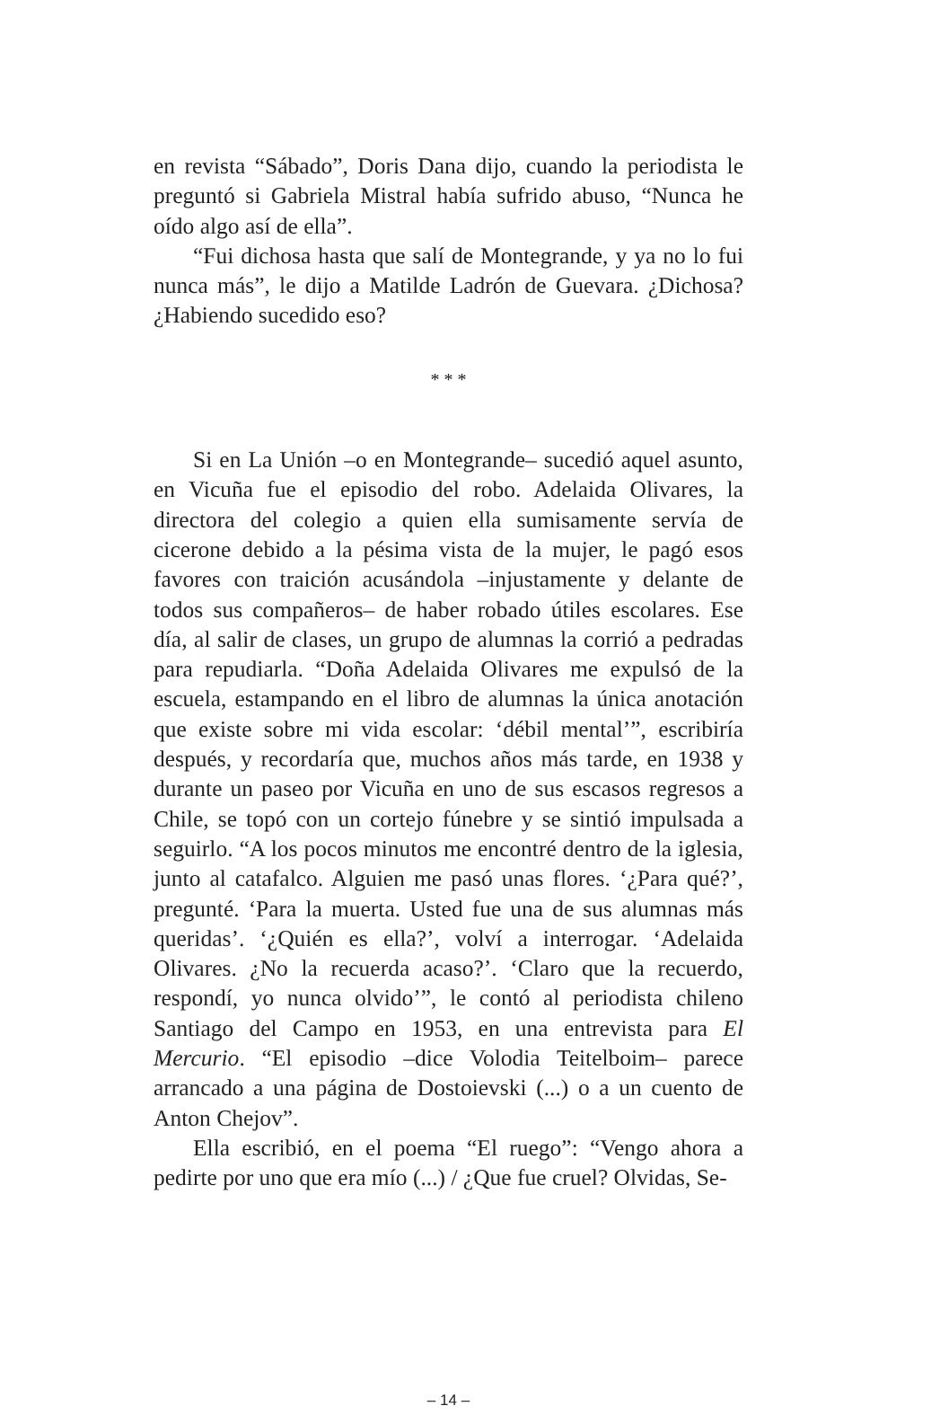en revista “Sábado”, Doris Dana dijo, cuando la periodista le preguntó si Gabriela Mistral había sufrido abuso, “Nunca he oído algo así de ella”.
“Fui dichosa hasta que salí de Montegrande, y ya no lo fui nunca más”, le dijo a Matilde Ladrón de Guevara. ¿Dichosa? ¿Habiendo sucedido eso?
* * *
Si en La Unión –o en Montegrande– sucedió aquel asunto, en Vicuña fue el episodio del robo. Adelaida Olivares, la directora del colegio a quien ella sumisamente servía de cicerone debido a la pésima vista de la mujer, le pagó esos favores con traición acusándola –injustamente y delante de todos sus compañeros– de haber robado útiles escolares. Ese día, al salir de clases, un grupo de alumnas la corrió a pedradas para repudiarla. “Doña Adelaida Olivares me expulsó de la escuela, estampando en el libro de alumnas la única anotación que existe sobre mi vida escolar: ‘débil mental’”, escribiría después, y recordaría que, muchos años más tarde, en 1938 y durante un paseo por Vicuña en uno de sus escasos regresos a Chile, se topó con un cortejo fúnebre y se sintió impulsada a seguirlo. “A los pocos minutos me encontré dentro de la iglesia, junto al catafalco. Alguien me pasó unas flores. ‘¿Para qué?’, pregunté. ‘Para la muerta. Usted fue una de sus alumnas más queridas’. ‘¿Quién es ella?’, volví a interrogar. ‘Adelaida Olivares. ¿No la recuerda acaso?’. ‘Claro que la recuerdo, respondí, yo nunca olvido’”, le contó al periodista chileno Santiago del Campo en 1953, en una entrevista para El Mercurio. “El episodio –dice Volodia Teitelboim– parece arrancado a una página de Dostoievski (...) o a un cuento de Anton Chejov”.
Ella escribió, en el poema “El ruego”: “Vengo ahora a pedirte por uno que era mío (...) / ¿Que fue cruel? Olvidas, Se-
– 14 –